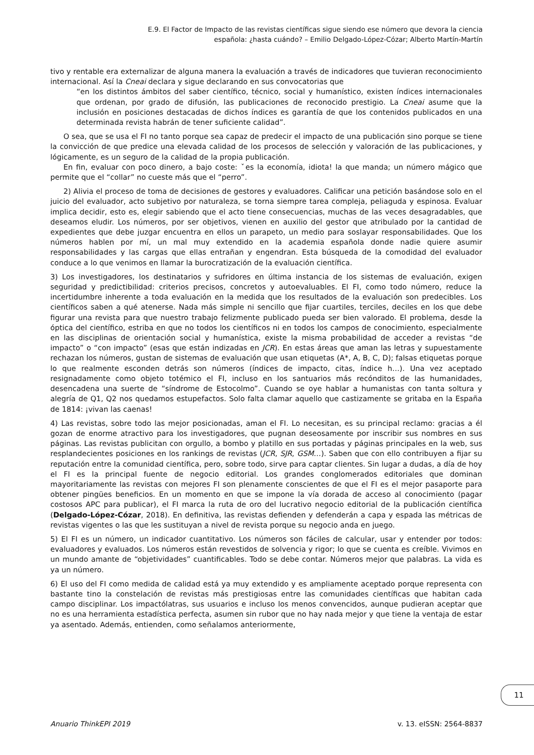E.9. El Factor de Impacto de las revistas científicas sigue siendo ese número que devora la ciencia
española: ¿hasta cuándo? – Emilio Delgado-López-Cózar; Alberto Martín-Martín
tivo y rentable era externalizar de alguna manera la evaluación a través de indicadores que tuvieran reconocimiento internacional. Así la Cneai declara y sigue declarando en sus convocatorias que
“en los distintos ámbitos del saber científico, técnico, social y humanístico, existen índices internacionales que ordenan, por grado de difusión, las publicaciones de reconocido prestigio. La Cneai asume que la inclusión en posiciones destacadas de dichos índices es garantía de que los contenidos publicados en una determinada revista habrán de tener suficiente calidad”.
O sea, que se usa el FI no tanto porque sea capaz de predecir el impacto de una publicación sino porque se tiene la convicción de que predice una elevada calidad de los procesos de selección y valoración de las publicaciones, y lógicamente, es un seguro de la calidad de la propia publicación.
En fin, evaluar con poco dinero, a bajo coste: ˇes la economía, idiota! la que manda; un número mágico que permite que el “collar” no cueste más que el “perro”.
2) Alivia el proceso de toma de decisiones de gestores y evaluadores. Calificar una petición basándose solo en el juicio del evaluador, acto subjetivo por naturaleza, se torna siempre tarea compleja, peliaguda y espinosa. Evaluar implica decidir, esto es, elegir sabiendo que el acto tiene consecuencias, muchas de las veces desagradables, que deseamos eludir. Los números, por ser objetivos, vienen en auxilio del gestor que atribulado por la cantidad de expedientes que debe juzgar encuentra en ellos un parapeto, un medio para soslayar responsabilidades. Que los números hablen por mí, un mal muy extendido en la academia española donde nadie quiere asumir responsabilidades y las cargas que ellas entrañan y engendran. Esta búsqueda de la comodidad del evaluador conduce a lo que venimos en llamar la burocratización de la evaluación científica.
3) Los investigadores, los destinatarios y sufridores en última instancia de los sistemas de evaluación, exigen seguridad y predictibilidad: criterios precisos, concretos y autoevaluables. El FI, como todo número, reduce la incertidumbre inherente a toda evaluación en la medida que los resultados de la evaluación son predecibles. Los científicos saben a qué atenerse. Nada más simple ni sencillo que fijar cuartiles, terciles, deciles en los que debe figurar una revista para que nuestro trabajo felizmente publicado pueda ser bien valorado. El problema, desde la óptica del científico, estriba en que no todos los científicos ni en todos los campos de conocimiento, especialmente en las disciplinas de orientación social y humanística, existe la misma probabilidad de acceder a revistas “de impacto” o “con impacto” (esas que están indizadas en JCR). En estas áreas que aman las letras y supuestamente rechazan los números, gustan de sistemas de evaluación que usan etiquetas (A*, A, B, C, D); falsas etiquetas porque lo que realmente esconden detrás son números (índices de impacto, citas, índice h…). Una vez aceptado resignadamente como objeto totémico el FI, incluso en los santuarios más recónditos de las humanidades, desencadena una suerte de “síndrome de Estocolmo”. Cuando se oye hablar a humanistas con tanta soltura y alegría de Q1, Q2 nos quedamos estupefactos. Solo falta clamar aquello que castizamente se gritaba en la España de 1814: ¡vivan las caenas!
4) Las revistas, sobre todo las mejor posicionadas, aman el FI. Lo necesitan, es su principal reclamo: gracias a él gozan de enorme atractivo para los investigadores, que pugnan deseosamente por inscribir sus nombres en sus páginas. Las revistas publicitan con orgullo, a bombo y platillo en sus portadas y páginas principales en la web, sus resplandecientes posiciones en los rankings de revistas (JCR, SJR, GSM…). Saben que con ello contribuyen a fijar su reputación entre la comunidad científica, pero, sobre todo, sirve para captar clientes. Sin lugar a dudas, a día de hoy el FI es la principal fuente de negocio editorial. Los grandes conglomerados editoriales que dominan mayoritariamente las revistas con mejores FI son plenamente conscientes de que el FI es el mejor pasaporte para obtener pingües beneficios. En un momento en que se impone la vía dorada de acceso al conocimiento (pagar costosos APC para publicar), el FI marca la ruta de oro del lucrativo negocio editorial de la publicación científica (Delgado-López-Cózar, 2018). En definitiva, las revistas defienden y defenderán a capa y espada las métricas de revistas vigentes o las que les sustituyan a nivel de revista porque su negocio anda en juego.
5) El FI es un número, un indicador cuantitativo. Los números son fáciles de calcular, usar y entender por todos: evaluadores y evaluados. Los números están revestidos de solvencia y rigor; lo que se cuenta es creíble. Vivimos en un mundo amante de “objetividades” cuantificables. Todo se debe contar. Números mejor que palabras. La vida es ya un número.
6) El uso del FI como medida de calidad está ya muy extendido y es ampliamente aceptado porque representa con bastante tino la constelación de revistas más prestigiosas entre las comunidades científicas que habitan cada campo disciplinar. Los impactólatras, sus usuarios e incluso los menos convencidos, aunque pudieran aceptar que no es una herramienta estadística perfecta, asumen sin rubor que no hay nada mejor y que tiene la ventaja de estar ya asentado. Además, entienden, como señalamos anteriormente,
11
Anuario ThinkEPI 2019 v. 13. eISSN: 2564-8837